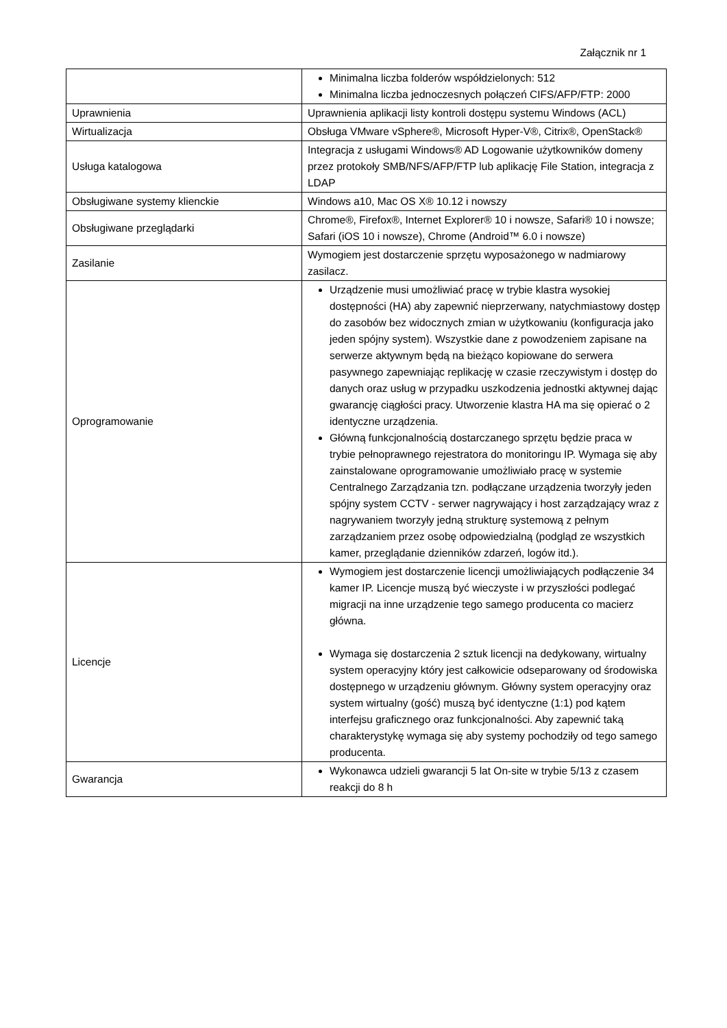Załącznik nr 1
| | Minimalna liczba folderów współdzielonych: 512 Minimalna liczba jednoczesnych połączeń CIFS/AFP/FTP: 2000 |
| Uprawnienia | Uprawnienia aplikacji listy kontroli dostępu systemu Windows (ACL) |
| Wirtualizacja | Obsługa VMware vSphere®, Microsoft Hyper-V®, Citrix®, OpenStack® |
| Usługa katalogowa | Integracja z usługami Windows® AD Logowanie użytkowników domeny przez protokoły SMB/NFS/AFP/FTP lub aplikację File Station, integracja z LDAP |
| Obsługiwane systemy klienckie | Windows a10, Mac OS X® 10.12 i nowszy |
| Obsługiwane przeglądarki | Chrome®, Firefox®, Internet Explorer® 10 i nowsze, Safari® 10 i nowsze; Safari (iOS 10 i nowsze), Chrome (Android™ 6.0 i nowsze) |
| Zasilanie | Wymogiem jest dostarczenie sprzętu wyposażonego w nadmiarowy zasilacz. |
| Oprogramowanie | Urządzenie musi umożliwiać pracę w trybie klastra wysokiej dostępności (HA) aby zapewnić nieprzerwany, natychmiastowy dostęp do zasobów bez widocznych zmian w użytkowaniu (konfiguracja jako jeden spójny system). Wszystkie dane z powodzeniem zapisane na serwerze aktywnym będą na bieżąco kopiowane do serwera pasywnego zapewniając replikację w czasie rzeczywistym i dostęp do danych oraz usług w przypadku uszkodzenia jednostki aktywnej dając gwarancję ciągłości pracy. Utworzenie klastra HA ma się opierać o 2 identyczne urządzenia. Główną funkcjonalnością dostarczanego sprzętu będzie praca w trybie pełnoprawnego rejestratora do monitoringu IP. Wymaga się aby zainstalowane oprogramowanie umożliwiało pracę w systemie Centralnego Zarządzania tzn. podłączane urządzenia tworzyły jeden spójny system CCTV - serwer nagrywający i host zarządzający wraz z nagrywaniem tworzyły jedną strukturę systemową z pełnym zarządzaniem przez osobę odpowiedzialną (podgląd ze wszystkich kamer, przeglądanie dzienników zdarzeń, logów itd.). |
| Licencje | Wymogiem jest dostarczenie licencji umożliwiających podłączenie 34 kamer IP. Licencje muszą być wieczyste i w przyszłości podlegać migracji na inne urządzenie tego samego producenta co macierz główna. Wymaga się dostarczenia 2 sztuk licencji na dedykowany, wirtualny system operacyjny który jest całkowicie odseparowany od środowiska dostępnego w urządzeniu głównym. Główny system operacyjny oraz system wirtualny (gość) muszą być identyczne (1:1) pod kątem interfejsu graficznego oraz funkcjonalności. Aby zapewnić taką charakterystykę wymaga się aby systemy pochodziły od tego samego producenta. |
| Gwarancja | Wykonawca udzieli gwarancji 5 lat On-site w trybie 5/13 z czasem reakcji do 8 h |